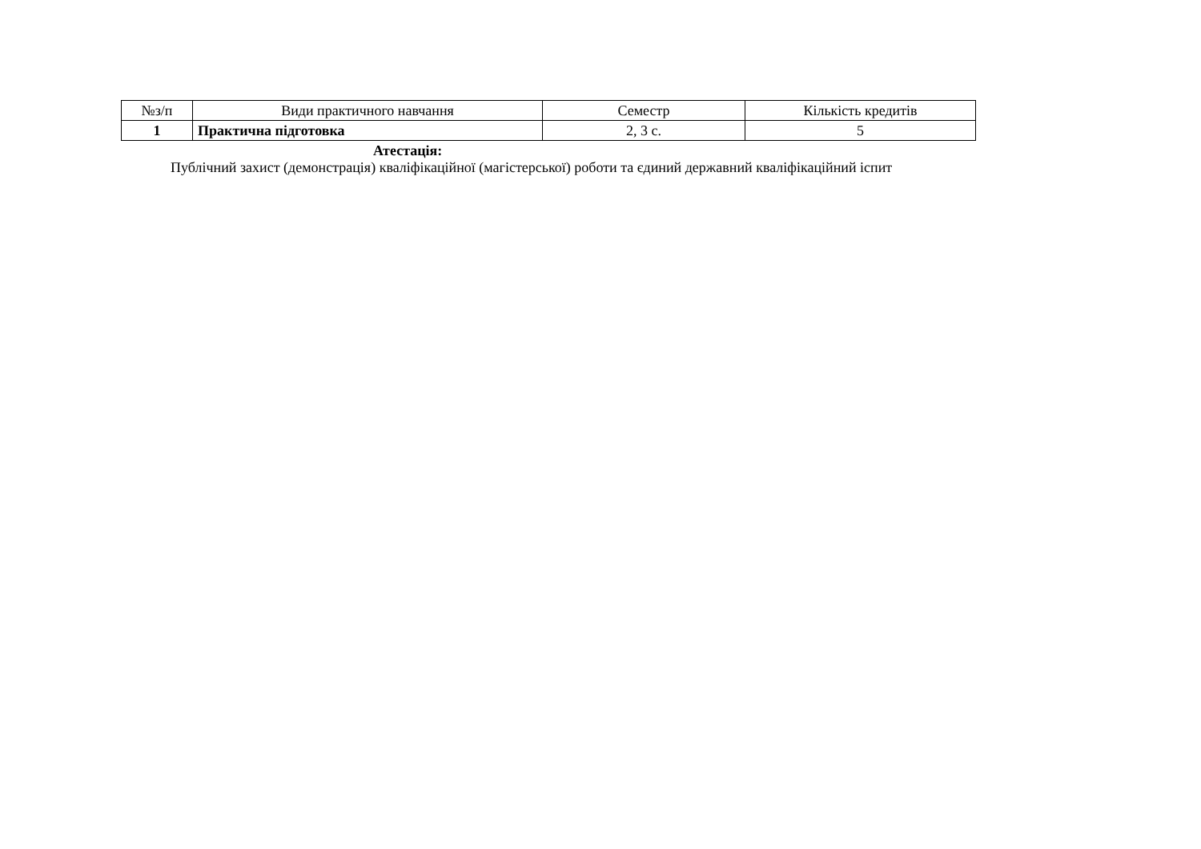| №з/п | Види практичного навчання | Семестр | Кількість кредитів |
| 1 | Практична підготовка | 2, 3 с. | 5 |
Атестація:
Публічний захист (демонстрація) кваліфікаційної (магістерської) роботи та єдиний державний кваліфікаційний іспит